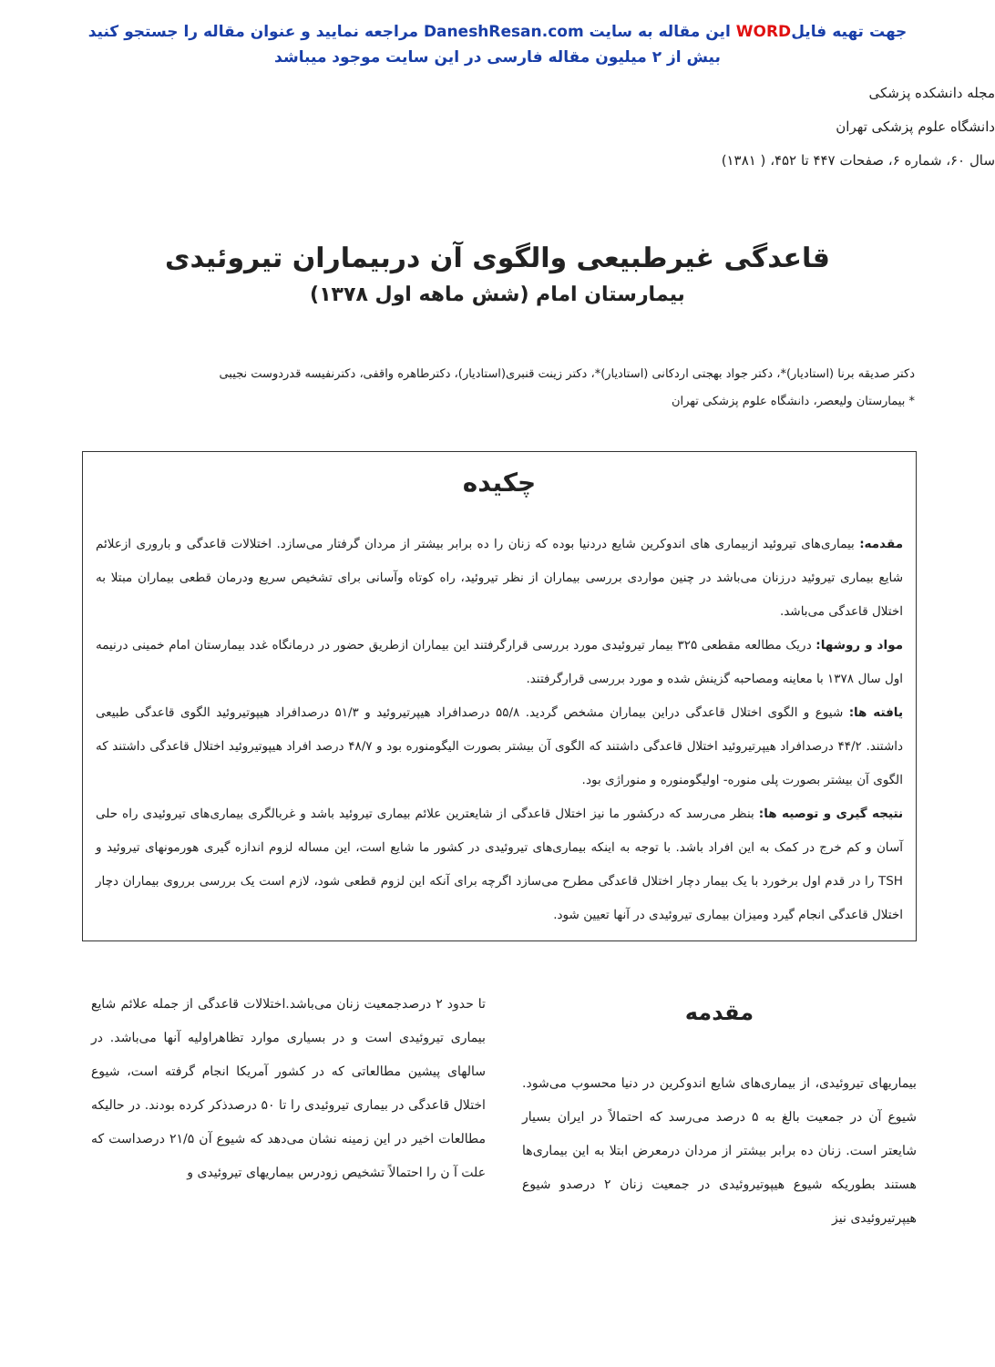جهت تهیه فایلWORD این مقاله به سایت DaneshResan.com مراجعه نمایید و عنوان مقاله را جستجو کنید
بیش از ۲ میلیون مقاله فارسی در این سایت موجود میباشد
مجله دانشکده پزشکی
دانشگاه علوم پزشکی تهران
سال ۶۰، شماره ۶، صفحات ۴۴۷ تا ۴۵۲، ( ۱۳۸۱)
قاعدگی غیرطبیعی والگوی آن دربیماران تیروئیدی
بیمارستان امام (شش ماهه اول ۱۳۷۸)
دکتر صدیقه برنا (استادیار)*، دکتر جواد بهجتی اردکانی (استادیار)*، دکتر زینت قنبری(استادیار)، دکترطاهره واقفی، دکترنفیسه قدردوست نجیبی
* بیمارستان ولیعصر، دانشگاه علوم پزشکی تهران
چکیده
مقدمه: بیماری‌های تیروئید ازبیماری های اندوکرین شایع دردنیا بوده که زنان را ده برابر بیشتر از مردان گرفتار می‌سازد. اختلالات قاعدگی و باروری ازعلائم شایع بیماری تیروئید درزنان می‌باشد در چنین مواردی بررسی بیماران از نظر تیروئید، راه کوتاه وآسانی برای تشخیص سریع ودرمان قطعی بیماران مبتلا به اختلال قاعدگی می‌باشد.
مواد و روشها: دریک مطالعه مقطعی ۳۲۵ بیمار تیروئیدی مورد بررسی قرارگرفتند این بیماران ازطریق حضور در درمانگاه غدد بیمارستان امام خمینی درنیمه اول سال ۱۳۷۸ با معاینه ومصاحبه گزینش شده و مورد بررسی قرارگرفتند.
یافته ها: شیوع و الگوی اختلال قاعدگی دراین بیماران مشخص گردید. ۵۵/۸ درصدافراد هیپرتیروئید و ۵۱/۳ درصدافراد هیپوتیروئید الگوی قاعدگی طبیعی داشتند. ۴۴/۲ درصدافراد هیپرتیروئید اختلال قاعدگی داشتند که الگوی آن بیشتر بصورت الیگومنوره بود و ۴۸/۷ درصد افراد هیپوتیروئید اختلال قاعدگی داشتند که الگوی آن بیشتر بصورت پلی منوره- اولیگومنوره و منوراژی بود.
نتیجه گیری و توصیه ها: بنظر می‌رسد که درکشور ما نیز اختلال قاعدگی از شایعترین علائم بیماری تیروئید باشد و غربالگری بیماری‌های تیروئیدی راه حلی آسان و کم خرج در کمک به این افراد باشد. با توجه به اینکه بیماری‌های تیروئیدی در کشور ما شایع است، این مساله لزوم اندازه گیری هورمونهای تیروئید و TSH را در قدم اول برخورد با یک بیمار دچار اختلال قاعدگی مطرح می‌سازد اگرچه برای آنکه این لزوم قطعی شود، لازم است یک بررسی برروی بیماران دچار اختلال قاعدگی انجام گیرد ومیزان بیماری تیروئیدی در آنها تعیین شود.
مقدمه
بیماریهای تیروئیدی، از بیماری‌های شایع اندوکرین در دنیا محسوب می‌شود. شیوع آن در جمعیت بالغ به ۵ درصد می‌رسد که احتمالاً در ایران بسیار شایعتر است. زنان ده برابر بیشتر از مردان درمعرض ابتلا به این بیماری‌ها هستند بطوریکه شیوع هیپوتیروئیدی در جمعیت زنان ۲ درصدو شیوع هیپرتیروئیدی نیز
تا حدود ۲ درصدجمعیت زنان می‌باشد.اختلالات قاعدگی از جمله علائم شایع بیماری تیروئیدی است و در بسیاری موارد تظاهراولیه آنها می‌باشد. در سالهای پیشین مطالعاتی که در کشور آمریکا انجام گرفته است، شیوع اختلال قاعدگی در بیماری تیروئیدی را تا ۵۰ درصدذکر کرده بودند. در حالیکه مطالعات اخیر در این زمینه نشان می‌دهد که شیوع آن ۲۱/۵ درصداست که علت آ ن را احتمالاً تشخیص زودرس بیماریهای تیروئیدی و